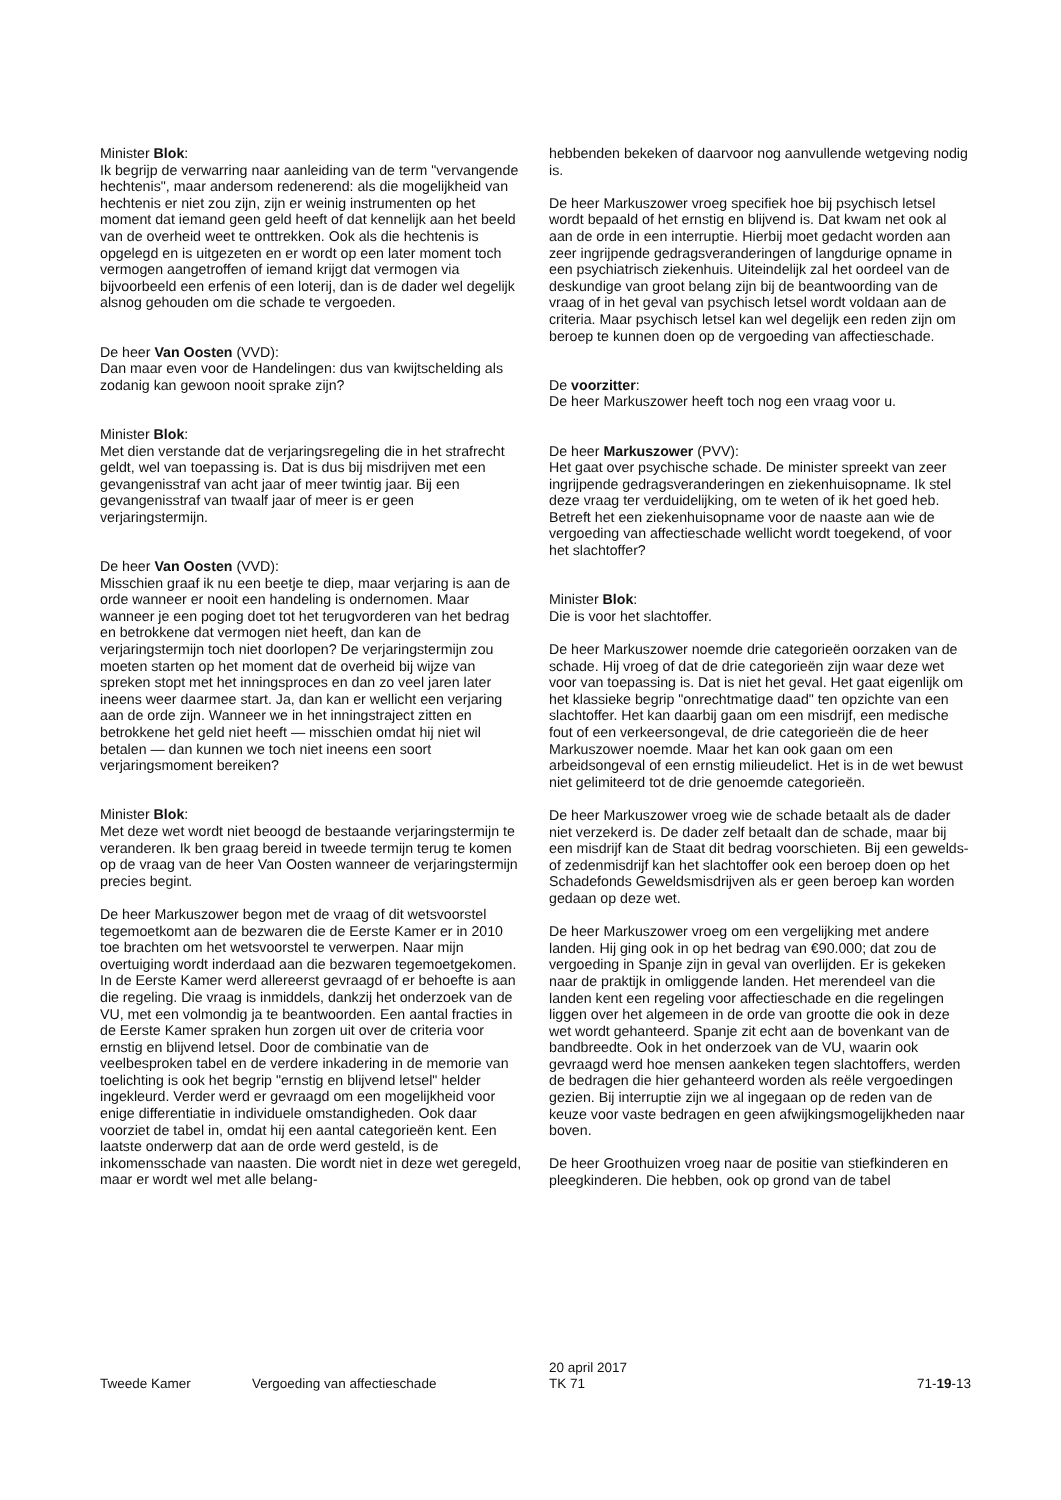Minister Blok:
Ik begrijp de verwarring naar aanleiding van de term "vervangende hechtenis", maar andersom redenerend: als die mogelijkheid van hechtenis er niet zou zijn, zijn er weinig instrumenten op het moment dat iemand geen geld heeft of dat kennelijk aan het beeld van de overheid weet te onttrekken. Ook als die hechtenis is opgelegd en is uitgezeten en er wordt op een later moment toch vermogen aangetroffen of iemand krijgt dat vermogen via bijvoorbeeld een erfenis of een loterij, dan is de dader wel degelijk alsnog gehouden om die schade te vergoeden.
De heer Van Oosten (VVD):
Dan maar even voor de Handelingen: dus van kwijtschelding als zodanig kan gewoon nooit sprake zijn?
Minister Blok:
Met dien verstande dat de verjaringsregeling die in het strafrecht geldt, wel van toepassing is. Dat is dus bij misdrijven met een gevangenisstraf van acht jaar of meer twintig jaar. Bij een gevangenisstraf van twaalf jaar of meer is er geen verjaringstermijn.
De heer Van Oosten (VVD):
Misschien graaf ik nu een beetje te diep, maar verjaring is aan de orde wanneer er nooit een handeling is ondernomen. Maar wanneer je een poging doet tot het terugvorderen van het bedrag en betrokkene dat vermogen niet heeft, dan kan de verjaringstermijn toch niet doorlopen? De verjaringstermijn zou moeten starten op het moment dat de overheid bij wijze van spreken stopt met het inningsproces en dan zo veel jaren later ineens weer daarmee start. Ja, dan kan er wellicht een verjaring aan de orde zijn. Wanneer we in het inningstraject zitten en betrokkene het geld niet heeft — misschien omdat hij niet wil betalen — dan kunnen we toch niet ineens een soort verjaringsmoment bereiken?
Minister Blok:
Met deze wet wordt niet beoogd de bestaande verjaringstermijn te veranderen. Ik ben graag bereid in tweede termijn terug te komen op de vraag van de heer Van Oosten wanneer de verjaringstermijn precies begint.
De heer Markuszower begon met de vraag of dit wetsvoorstel tegemoetkomt aan de bezwaren die de Eerste Kamer er in 2010 toe brachten om het wetsvoorstel te verwerpen. Naar mijn overtuiging wordt inderdaad aan die bezwaren tegemoetgekomen. In de Eerste Kamer werd allereerst gevraagd of er behoefte is aan die regeling. Die vraag is inmiddels, dankzij het onderzoek van de VU, met een volmondig ja te beantwoorden. Een aantal fracties in de Eerste Kamer spraken hun zorgen uit over de criteria voor ernstig en blijvend letsel. Door de combinatie van de veelbesproken tabel en de verdere inkadering in de memorie van toelichting is ook het begrip "ernstig en blijvend letsel" helder ingekleurd. Verder werd er gevraagd om een mogelijkheid voor enige differentiatie in individuele omstandigheden. Ook daar voorziet de tabel in, omdat hij een aantal categorieën kent. Een laatste onderwerp dat aan de orde werd gesteld, is de inkomensschade van naasten. Die wordt niet in deze wet geregeld, maar er wordt wel met alle belang-
hebbenden bekeken of daarvoor nog aanvullende wetgeving nodig is.
De heer Markuszower vroeg specifiek hoe bij psychisch letsel wordt bepaald of het ernstig en blijvend is. Dat kwam net ook al aan de orde in een interruptie. Hierbij moet gedacht worden aan zeer ingrijpende gedragsveranderingen of langdurige opname in een psychiatrisch ziekenhuis. Uiteindelijk zal het oordeel van de deskundige van groot belang zijn bij de beantwoording van de vraag of in het geval van psychisch letsel wordt voldaan aan de criteria. Maar psychisch letsel kan wel degelijk een reden zijn om beroep te kunnen doen op de vergoeding van affectieschade.
De voorzitter:
De heer Markuszower heeft toch nog een vraag voor u.
De heer Markuszower (PVV):
Het gaat over psychische schade. De minister spreekt van zeer ingrijpende gedragsveranderingen en ziekenhuisopname. Ik stel deze vraag ter verduidelijking, om te weten of ik het goed heb. Betreft het een ziekenhuisopname voor de naaste aan wie de vergoeding van affectieschade wellicht wordt toegekend, of voor het slachtoffer?
Minister Blok:
Die is voor het slachtoffer.
De heer Markuszower noemde drie categorieën oorzaken van de schade. Hij vroeg of dat de drie categorieën zijn waar deze wet voor van toepassing is. Dat is niet het geval. Het gaat eigenlijk om het klassieke begrip "onrechtmatige daad" ten opzichte van een slachtoffer. Het kan daarbij gaan om een misdrijf, een medische fout of een verkeersongeval, de drie categorieën die de heer Markuszower noemde. Maar het kan ook gaan om een arbeidsongeval of een ernstig milieudelict. Het is in de wet bewust niet gelimiteerd tot de drie genoemde categorieën.
De heer Markuszower vroeg wie de schade betaalt als de dader niet verzekerd is. De dader zelf betaalt dan de schade, maar bij een misdrijf kan de Staat dit bedrag voorschieten. Bij een gewelds- of zedenmisdrijf kan het slachtoffer ook een beroep doen op het Schadefonds Geweldsmisdrijven als er geen beroep kan worden gedaan op deze wet.
De heer Markuszower vroeg om een vergelijking met andere landen. Hij ging ook in op het bedrag van €90.000; dat zou de vergoeding in Spanje zijn in geval van overlijden. Er is gekeken naar de praktijk in omliggende landen. Het merendeel van die landen kent een regeling voor affectieschade en die regelingen liggen over het algemeen in de orde van grootte die ook in deze wet wordt gehanteerd. Spanje zit echt aan de bovenkant van de bandbreedte. Ook in het onderzoek van de VU, waarin ook gevraagd werd hoe mensen aankeken tegen slachtoffers, werden de bedragen die hier gehanteerd worden als reële vergoedingen gezien. Bij interruptie zijn we al ingegaan op de reden van de keuze voor vaste bedragen en geen afwijkingsmogelijkheden naar boven.
De heer Groothuizen vroeg naar de positie van stiefkinderen en pleegkinderen. Die hebben, ook op grond van de tabel
Tweede Kamer Vergoeding van affectieschade
20 april 2017
TK 71
71-19-13